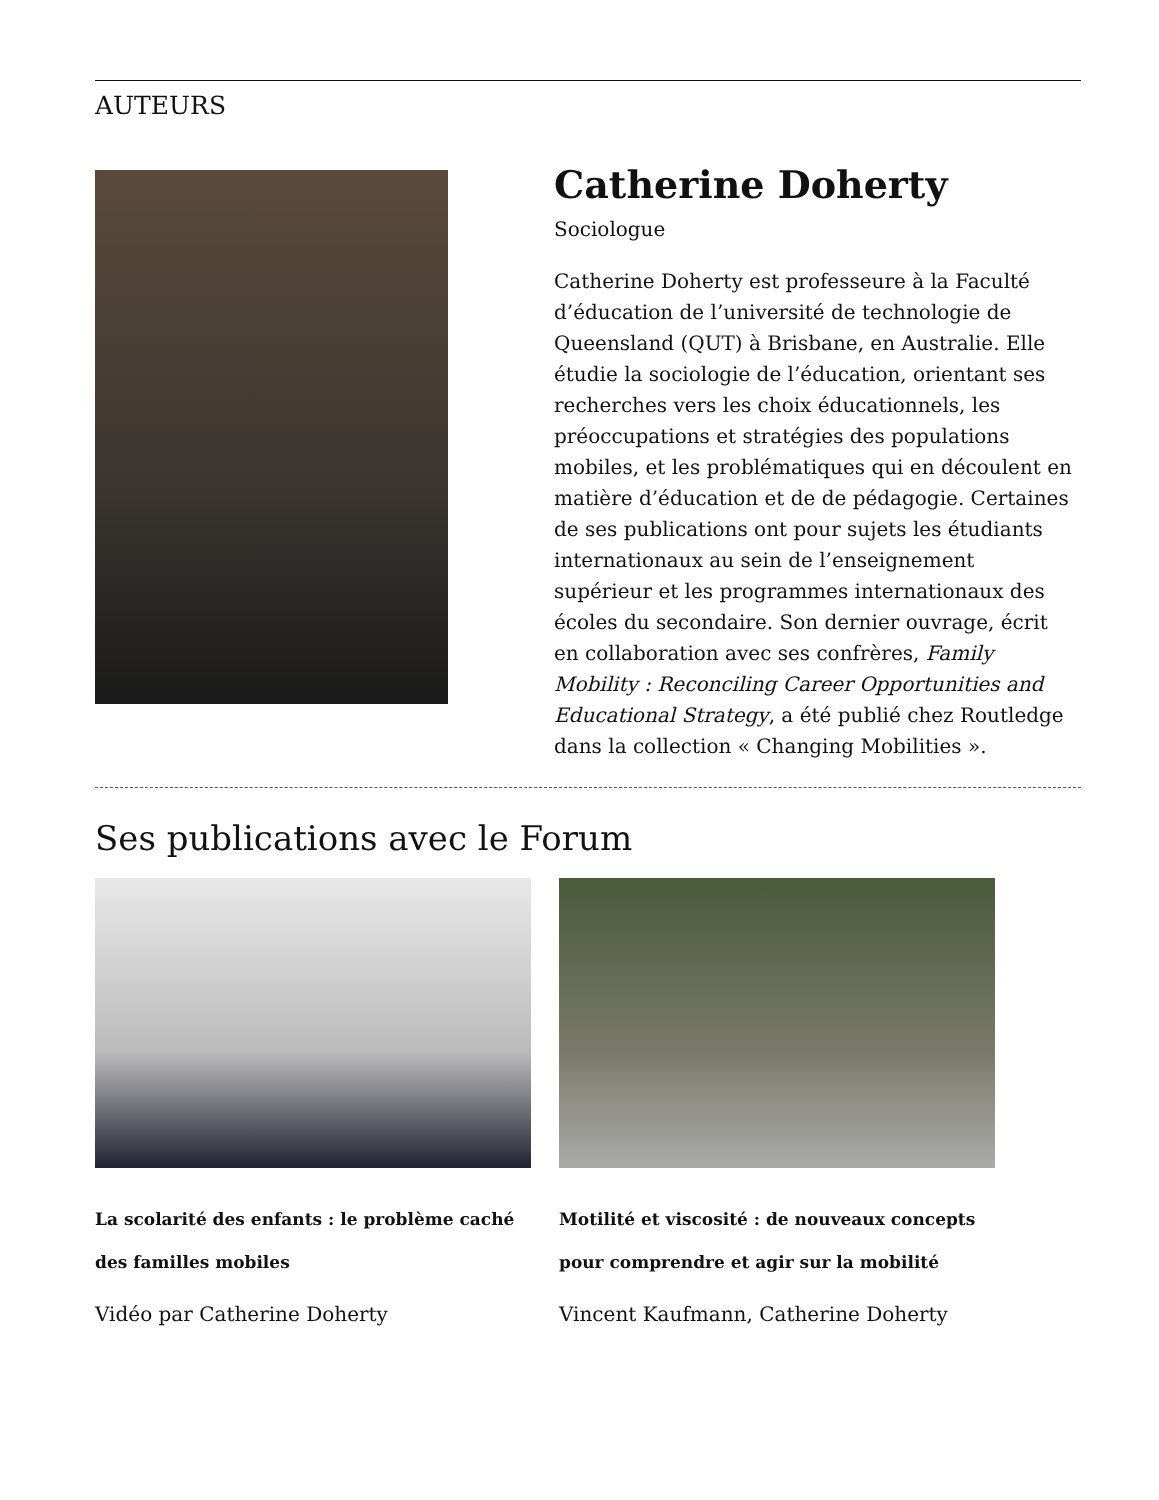AUTEURS
Catherine Doherty
Sociologue
Catherine Doherty est professeure à la Faculté d’éducation de l’université de technologie de Queensland (QUT) à Brisbane, en Australie. Elle étudie la sociologie de l’éducation, orientant ses recherches vers les choix éducationnels, les préoccupations et stratégies des populations mobiles, et les problématiques qui en découlent en matière d’éducation et de de pédagogie. Certaines de ses publications ont pour sujets les étudiants internationaux au sein de l’enseignement supérieur et les programmes internationaux des écoles du secondaire. Son dernier ouvrage, écrit en collaboration avec ses confrères, Family Mobility : Reconciling Career Opportunities and Educational Strategy, a été publié chez Routledge dans la collection « Changing Mobilities ».
Ses publications avec le Forum
La scolarité des enfants : le problème caché des familles mobiles
Vidéo par Catherine Doherty
Motilité et viscosité : de nouveaux concepts pour comprendre et agir sur la mobilité
Vincent Kaufmann, Catherine Doherty